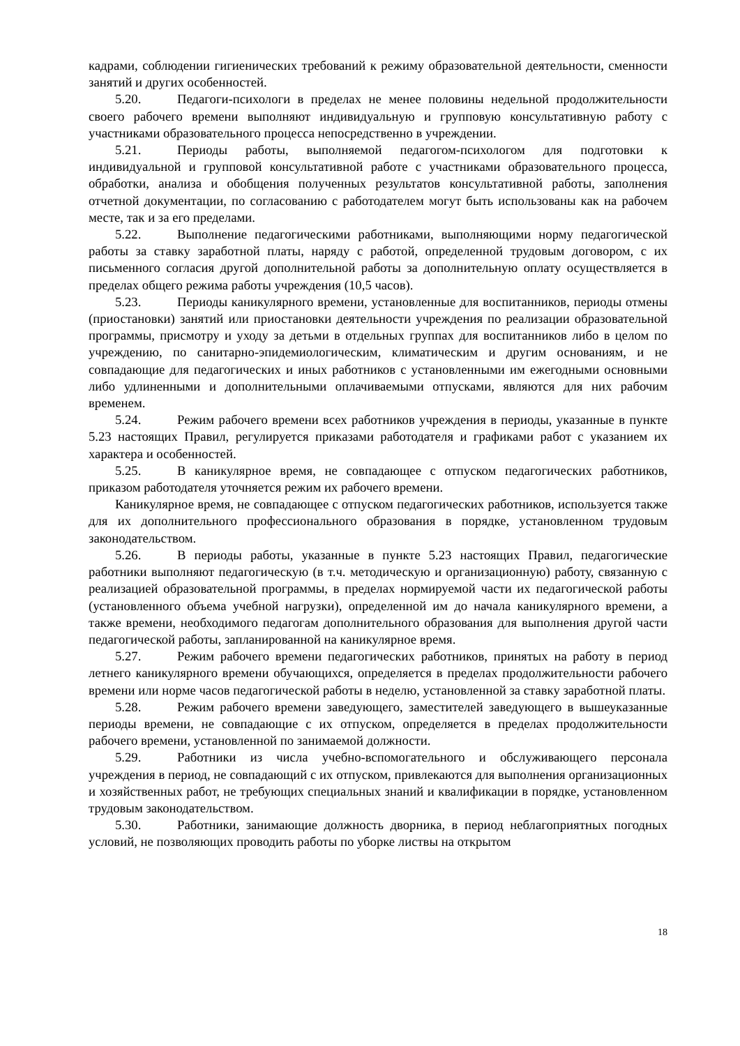кадрами, соблюдении гигиенических требований к режиму образовательной деятельности, сменности занятий и других особенностей.
5.20. Педагоги-психологи в пределах не менее половины недельной продолжительности своего рабочего времени выполняют индивидуальную и групповую консультативную работу с участниками образовательного процесса непосредственно в учреждении.
5.21. Периоды работы, выполняемой педагогом-психологом для подготовки к индивидуальной и групповой консультативной работе с участниками образовательного процесса, обработки, анализа и обобщения полученных результатов консультативной работы, заполнения отчетной документации, по согласованию с работодателем могут быть использованы как на рабочем месте, так и за его пределами.
5.22. Выполнение педагогическими работниками, выполняющими норму педагогической работы за ставку заработной платы, наряду с работой, определенной трудовым договором, с их письменного согласия другой дополнительной работы за дополнительную оплату осуществляется в пределах общего режима работы учреждения (10,5 часов).
5.23. Периоды каникулярного времени, установленные для воспитанников, периоды отмены (приостановки) занятий или приостановки деятельности учреждения по реализации образовательной программы, присмотру и уходу за детьми в отдельных группах для воспитанников либо в целом по учреждению, по санитарно-эпидемиологическим, климатическим и другим основаниям, и не совпадающие для педагогических и иных работников с установленными им ежегодными основными либо удлиненными и дополнительными оплачиваемыми отпусками, являются для них рабочим временем.
5.24. Режим рабочего времени всех работников учреждения в периоды, указанные в пункте 5.23 настоящих Правил, регулируется приказами работодателя и графиками работ с указанием их характера и особенностей.
5.25. В каникулярное время, не совпадающее с отпуском педагогических работников, приказом работодателя уточняется режим их рабочего времени.
Каникулярное время, не совпадающее с отпуском педагогических работников, используется также для их дополнительного профессионального образования в порядке, установленном трудовым законодательством.
5.26. В периоды работы, указанные в пункте 5.23 настоящих Правил, педагогические работники выполняют педагогическую (в т.ч. методическую и организационную) работу, связанную с реализацией образовательной программы, в пределах нормируемой части их педагогической работы (установленного объема учебной нагрузки), определенной им до начала каникулярного времени, а также времени, необходимого педагогам дополнительного образования для выполнения другой части педагогической работы, запланированной на каникулярное время.
5.27. Режим рабочего времени педагогических работников, принятых на работу в период летнего каникулярного времени обучающихся, определяется в пределах продолжительности рабочего времени или норме часов педагогической работы в неделю, установленной за ставку заработной платы.
5.28. Режим рабочего времени заведующего, заместителей заведующего в вышеуказанные периоды времени, не совпадающие с их отпуском, определяется в пределах продолжительности рабочего времени, установленной по занимаемой должности.
5.29. Работники из числа учебно-вспомогательного и обслуживающего персонала учреждения в период, не совпадающий с их отпуском, привлекаются для выполнения организационных и хозяйственных работ, не требующих специальных знаний и квалификации в порядке, установленном трудовым законодательством.
5.30. Работники, занимающие должность дворника, в период неблагоприятных погодных условий, не позволяющих проводить работы по уборке листвы на открытом
18